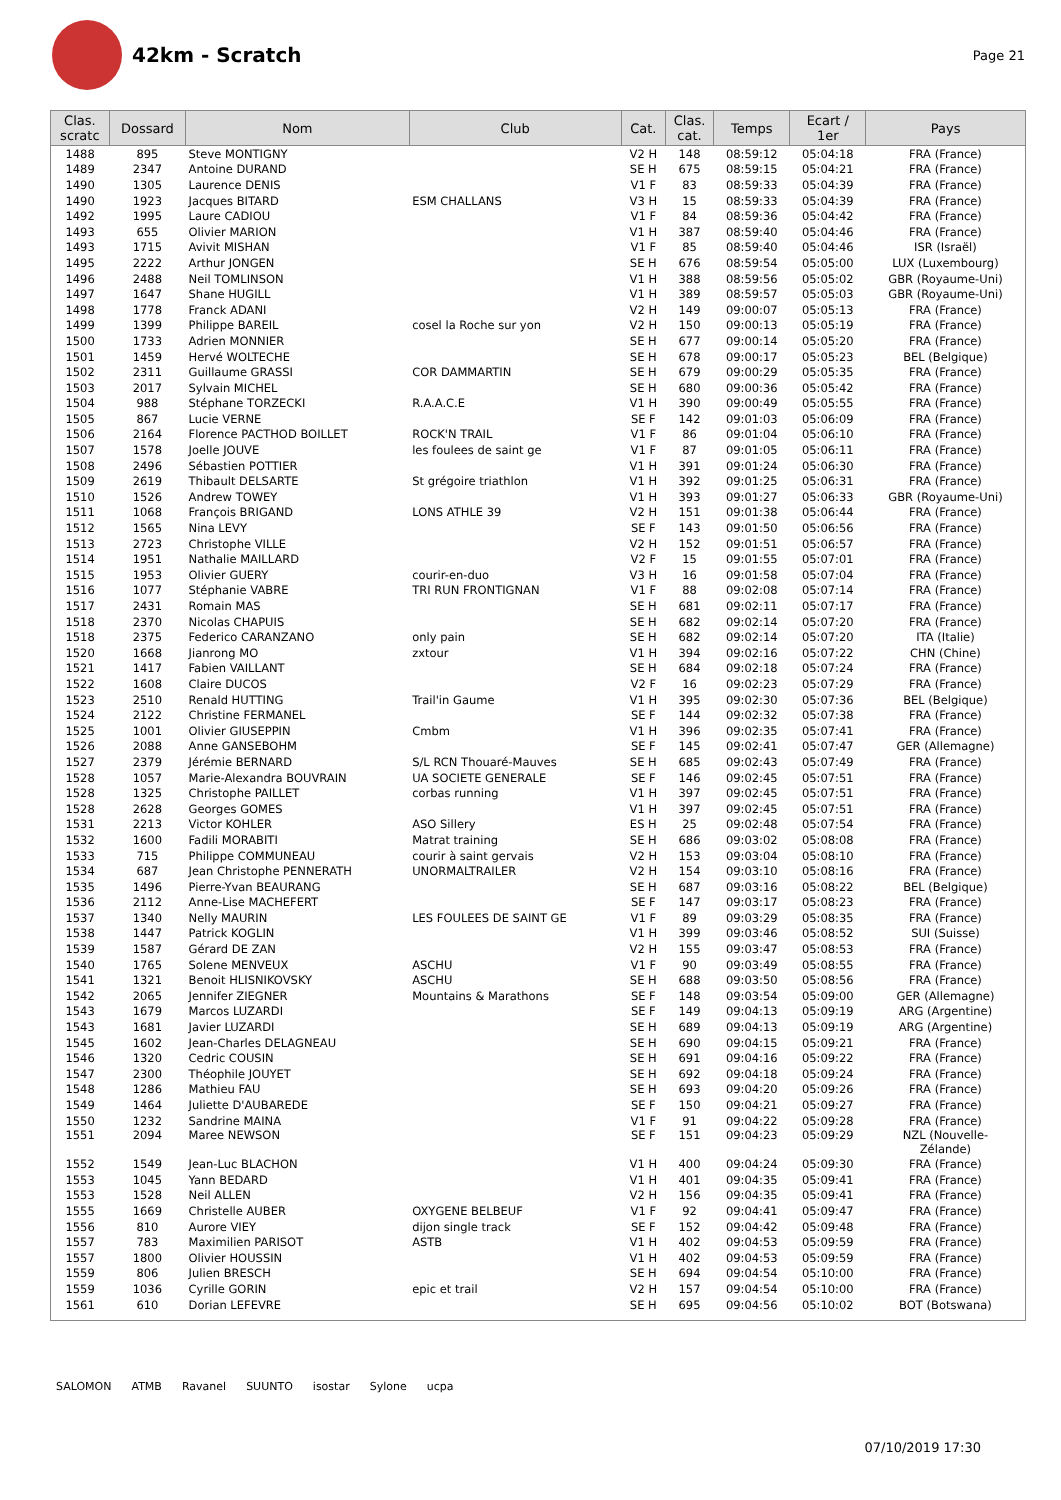42km - Scratch
Page 21
| Clas. scratc | Dossard | Nom | Club | Cat. | Clas. cat. | Temps | Ecart / 1er | Pays |
| --- | --- | --- | --- | --- | --- | --- | --- | --- |
| 1488 | 895 | Steve MONTIGNY | | V2 H | 148 | 08:59:12 | 05:04:18 | FRA (France) |
| 1489 | 2347 | Antoine DURAND | | SE H | 675 | 08:59:15 | 05:04:21 | FRA (France) |
| 1490 | 1305 | Laurence DENIS | | V1 F | 83 | 08:59:33 | 05:04:39 | FRA (France) |
| 1490 | 1923 | Jacques BITARD | ESM CHALLANS | V3 H | 15 | 08:59:33 | 05:04:39 | FRA (France) |
| 1492 | 1995 | Laure CADIOU | | V1 F | 84 | 08:59:36 | 05:04:42 | FRA (France) |
| 1493 | 655 | Olivier MARION | | V1 H | 387 | 08:59:40 | 05:04:46 | FRA (France) |
| 1493 | 1715 | Avivit MISHAN | | V1 F | 85 | 08:59:40 | 05:04:46 | ISR (Israël) |
| 1495 | 2222 | Arthur JONGEN | | SE H | 676 | 08:59:54 | 05:05:00 | LUX (Luxembourg) |
| 1496 | 2488 | Neil TOMLINSON | | V1 H | 388 | 08:59:56 | 05:05:02 | GBR (Royaume-Uni) |
| 1497 | 1647 | Shane HUGILL | | V1 H | 389 | 08:59:57 | 05:05:03 | GBR (Royaume-Uni) |
| 1498 | 1778 | Franck ADANI | | V2 H | 149 | 09:00:07 | 05:05:13 | FRA (France) |
| 1499 | 1399 | Philippe BAREIL | cosel la Roche sur yon | V2 H | 150 | 09:00:13 | 05:05:19 | FRA (France) |
| 1500 | 1733 | Adrien MONNIER | | SE H | 677 | 09:00:14 | 05:05:20 | FRA (France) |
| 1501 | 1459 | Hervé WOLTECHE | | SE H | 678 | 09:00:17 | 05:05:23 | BEL (Belgique) |
| 1502 | 2311 | Guillaume GRASSI | COR DAMMARTIN | SE H | 679 | 09:00:29 | 05:05:35 | FRA (France) |
| 1503 | 2017 | Sylvain MICHEL | | SE H | 680 | 09:00:36 | 05:05:42 | FRA (France) |
| 1504 | 988 | Stéphane TORZECKI | R.A.A.C.E | V1 H | 390 | 09:00:49 | 05:05:55 | FRA (France) |
| 1505 | 867 | Lucie VERNE | | SE F | 142 | 09:01:03 | 05:06:09 | FRA (France) |
| 1506 | 2164 | Florence PACTHOD BOILLET | ROCK'N TRAIL | V1 F | 86 | 09:01:04 | 05:06:10 | FRA (France) |
| 1507 | 1578 | Joelle JOUVE | les foulees de saint ge | V1 F | 87 | 09:01:05 | 05:06:11 | FRA (France) |
| 1508 | 2496 | Sébastien POTTIER | | V1 H | 391 | 09:01:24 | 05:06:30 | FRA (France) |
| 1509 | 2619 | Thibault DELSARTE | St grégoire triathlon | V1 H | 392 | 09:01:25 | 05:06:31 | FRA (France) |
| 1510 | 1526 | Andrew TOWEY | | V1 H | 393 | 09:01:27 | 05:06:33 | GBR (Royaume-Uni) |
| 1511 | 1068 | François BRIGAND | LONS ATHLE 39 | V2 H | 151 | 09:01:38 | 05:06:44 | FRA (France) |
| 1512 | 1565 | Nina LEVY | | SE F | 143 | 09:01:50 | 05:06:56 | FRA (France) |
| 1513 | 2723 | Christophe VILLE | | V2 H | 152 | 09:01:51 | 05:06:57 | FRA (France) |
| 1514 | 1951 | Nathalie MAILLARD | | V2 F | 15 | 09:01:55 | 05:07:01 | FRA (France) |
| 1515 | 1953 | Olivier GUERY | courir-en-duo | V3 H | 16 | 09:01:58 | 05:07:04 | FRA (France) |
| 1516 | 1077 | Stéphanie VABRE | TRI RUN FRONTIGNAN | V1 F | 88 | 09:02:08 | 05:07:14 | FRA (France) |
| 1517 | 2431 | Romain MAS | | SE H | 681 | 09:02:11 | 05:07:17 | FRA (France) |
| 1518 | 2370 | Nicolas CHAPUIS | | SE H | 682 | 09:02:14 | 05:07:20 | FRA (France) |
| 1518 | 2375 | Federico CARANZANO | only pain | SE H | 682 | 09:02:14 | 05:07:20 | ITA (Italie) |
| 1520 | 1668 | Jianrong MO | zxtour | V1 H | 394 | 09:02:16 | 05:07:22 | CHN (Chine) |
| 1521 | 1417 | Fabien VAILLANT | | SE H | 684 | 09:02:18 | 05:07:24 | FRA (France) |
| 1522 | 1608 | Claire DUCOS | | V2 F | 16 | 09:02:23 | 05:07:29 | FRA (France) |
| 1523 | 2510 | Renald HUTTING | Trail'in Gaume | V1 H | 395 | 09:02:30 | 05:07:36 | BEL (Belgique) |
| 1524 | 2122 | Christine FERMANEL | | SE F | 144 | 09:02:32 | 05:07:38 | FRA (France) |
| 1525 | 1001 | Olivier GIUSEPPIN | Cmbm | V1 H | 396 | 09:02:35 | 05:07:41 | FRA (France) |
| 1526 | 2088 | Anne GANSEBOHM | | SE F | 145 | 09:02:41 | 05:07:47 | GER (Allemagne) |
| 1527 | 2379 | Jérémie BERNARD | S/L RCN Thouaré-Mauves | SE H | 685 | 09:02:43 | 05:07:49 | FRA (France) |
| 1528 | 1057 | Marie-Alexandra BOUVRAIN | UA SOCIETE GENERALE | SE F | 146 | 09:02:45 | 05:07:51 | FRA (France) |
| 1528 | 1325 | Christophe PAILLET | corbas running | V1 H | 397 | 09:02:45 | 05:07:51 | FRA (France) |
| 1528 | 2628 | Georges GOMES | | V1 H | 397 | 09:02:45 | 05:07:51 | FRA (France) |
| 1531 | 2213 | Victor KOHLER | ASO Sillery | ES H | 25 | 09:02:48 | 05:07:54 | FRA (France) |
| 1532 | 1600 | Fadili MORABITI | Matrat training | SE H | 686 | 09:03:02 | 05:08:08 | FRA (France) |
| 1533 | 715 | Philippe COMMUNEAU | courir à saint gervais | V2 H | 153 | 09:03:04 | 05:08:10 | FRA (France) |
| 1534 | 687 | Jean Christophe PENNERATH | UNORMALTRAILER | V2 H | 154 | 09:03:10 | 05:08:16 | FRA (France) |
| 1535 | 1496 | Pierre-Yvan BEAURANG | | SE H | 687 | 09:03:16 | 05:08:22 | BEL (Belgique) |
| 1536 | 2112 | Anne-Lise MACHEFERT | | SE F | 147 | 09:03:17 | 05:08:23 | FRA (France) |
| 1537 | 1340 | Nelly MAURIN | LES FOULEES DE SAINT GE | V1 F | 89 | 09:03:29 | 05:08:35 | FRA (France) |
| 1538 | 1447 | Patrick KOGLIN | | V1 H | 399 | 09:03:46 | 05:08:52 | SUI (Suisse) |
| 1539 | 1587 | Gérard DE ZAN | | V2 H | 155 | 09:03:47 | 05:08:53 | FRA (France) |
| 1540 | 1765 | Solene MENVEUX | ASCHU | V1 F | 90 | 09:03:49 | 05:08:55 | FRA (France) |
| 1541 | 1321 | Benoit HLISNIKOVSKY | ASCHU | SE H | 688 | 09:03:50 | 05:08:56 | FRA (France) |
| 1542 | 2065 | Jennifer ZIEGNER | Mountains & Marathons | SE F | 148 | 09:03:54 | 05:09:00 | GER (Allemagne) |
| 1543 | 1679 | Marcos LUZARDI | | SE F | 149 | 09:04:13 | 05:09:19 | ARG (Argentine) |
| 1543 | 1681 | Javier LUZARDI | | SE H | 689 | 09:04:13 | 05:09:19 | ARG (Argentine) |
| 1545 | 1602 | Jean-Charles DELAGNEAU | | SE H | 690 | 09:04:15 | 05:09:21 | FRA (France) |
| 1546 | 1320 | Cedric COUSIN | | SE H | 691 | 09:04:16 | 05:09:22 | FRA (France) |
| 1547 | 2300 | Théophile JOUYET | | SE H | 692 | 09:04:18 | 05:09:24 | FRA (France) |
| 1548 | 1286 | Mathieu FAU | | SE H | 693 | 09:04:20 | 05:09:26 | FRA (France) |
| 1549 | 1464 | Juliette D'AUBAREDE | | SE F | 150 | 09:04:21 | 05:09:27 | FRA (France) |
| 1550 | 1232 | Sandrine MAINA | | V1 F | 91 | 09:04:22 | 05:09:28 | FRA (France) |
| 1551 | 2094 | Maree NEWSON | | SE F | 151 | 09:04:23 | 05:09:29 | NZL (Nouvelle- Zélande) |
| 1552 | 1549 | Jean-Luc BLACHON | | V1 H | 400 | 09:04:24 | 05:09:30 | FRA (France) |
| 1553 | 1045 | Yann BEDARD | | V1 H | 401 | 09:04:35 | 05:09:41 | FRA (France) |
| 1553 | 1528 | Neil ALLEN | | V2 H | 156 | 09:04:35 | 05:09:41 | FRA (France) |
| 1555 | 1669 | Christelle AUBER | OXYGENE BELBEUF | V1 F | 92 | 09:04:41 | 05:09:47 | FRA (France) |
| 1556 | 810 | Aurore VIEY | dijon single track | SE F | 152 | 09:04:42 | 05:09:48 | FRA (France) |
| 1557 | 783 | Maximilien PARISOT | ASTB | V1 H | 402 | 09:04:53 | 05:09:59 | FRA (France) |
| 1557 | 1800 | Olivier HOUSSIN | | V1 H | 402 | 09:04:53 | 05:09:59 | FRA (France) |
| 1559 | 806 | Julien BRESCH | | SE H | 694 | 09:04:54 | 05:10:00 | FRA (France) |
| 1559 | 1036 | Cyrille GORIN | epic et trail | V2 H | 157 | 09:04:54 | 05:10:00 | FRA (France) |
| 1561 | 610 | Dorian LEFEVRE | | SE H | 695 | 09:04:56 | 05:10:02 | BOT (Botswana) |
SALOMON ATMB Ravanel SUUNTO isostar Sylone ucpa
07/10/2019 17:30